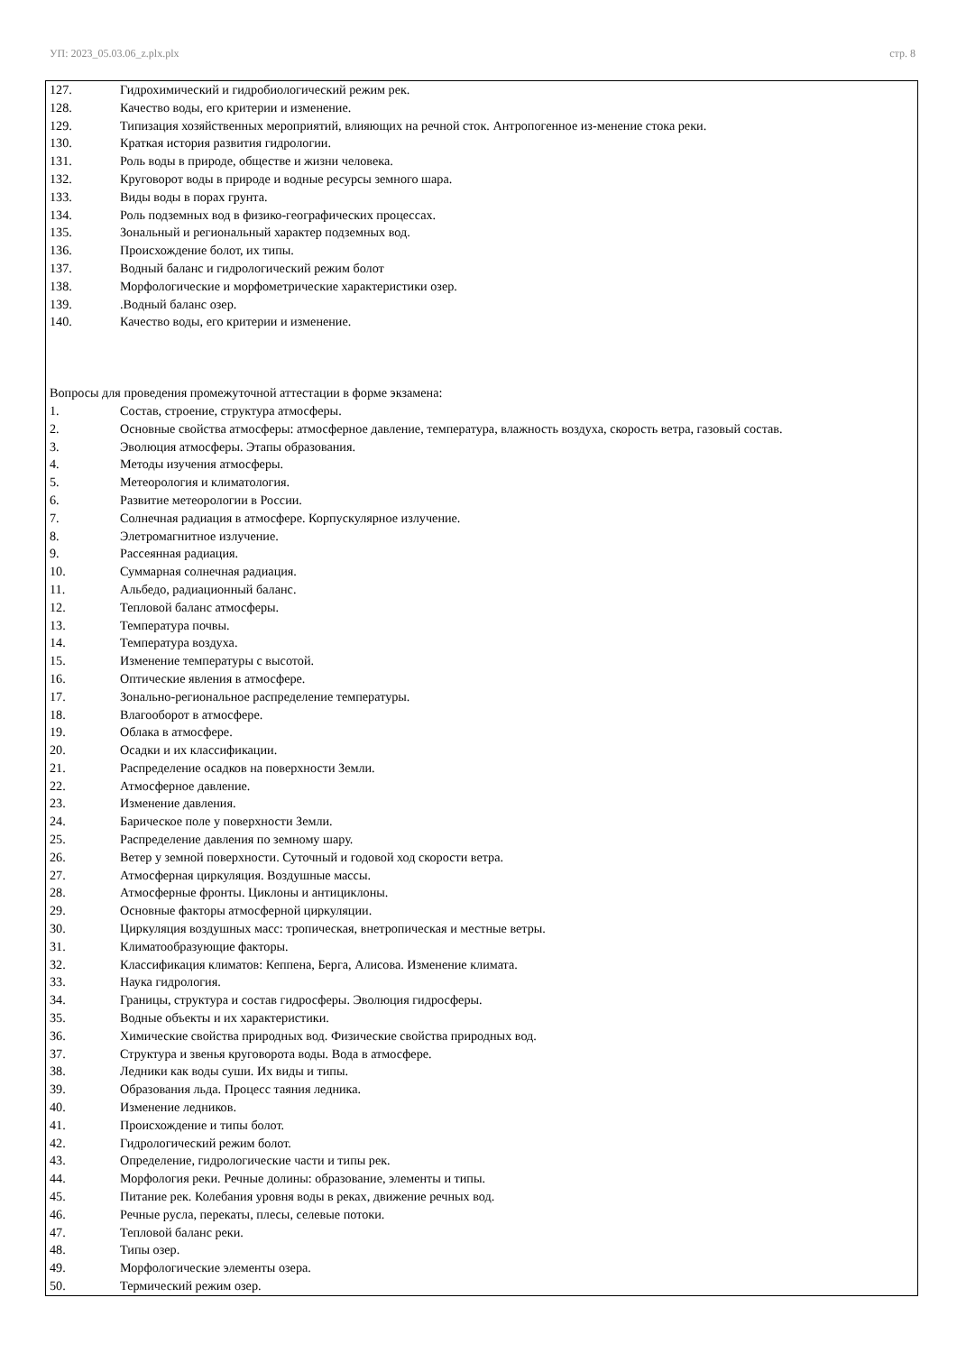УП: 2023_05.03.06_z.plx.plx стр. 8
127. Гидрохимический и гидробиологический режим рек.
128. Качество воды, его критерии и изменение.
129. Типизация хозяйственных мероприятий, влияющих на речной сток. Антропогенное из-менение стока реки.
130. Краткая история развития гидрологии.
131. Роль воды в природе, обществе и жизни человека.
132. Круговорот воды в природе и водные ресурсы земного шара.
133. Виды воды в порах грунта.
134. Роль подземных вод в физико-географических процессах.
135. Зональный и региональный характер подземных вод.
136. Происхождение болот, их типы.
137. Водный баланс и гидрологический режим болот
138. Морфологические и морфометрические характеристики озер.
139..Водный баланс озер.
140. Качество воды, его критерии и изменение.
Вопросы для проведения промежуточной аттестации в форме экзамена:
1. Состав, строение, структура атмосферы.
2. Основные свойства атмосферы: атмосферное давление, температура, влажность воздуха, скорость ветра, газовый состав.
3. Эволюция атмосферы. Этапы образования.
4. Методы изучения атмосферы.
5. Метеорология и климатология.
6. Развитие метеорологии в России.
7. Солнечная радиация в атмосфере. Корпускулярное излучение.
8. Элетромагнитное излучение.
9. Рассеянная радиация.
10. Суммарная солнечная радиация.
11. Альбедо, радиационный баланс.
12. Тепловой баланс атмосферы.
13. Температура почвы.
14. Температура воздуха.
15. Изменение температуры с высотой.
16. Оптические явления в атмосфере.
17. Зонально-региональное распределение температуры.
18. Влагооборот в атмосфере.
19. Облака в атмосфере.
20. Осадки и их классификации.
21. Распределение осадков на поверхности Земли.
22. Атмосферное давление.
23. Изменение давления.
24. Барическое поле у поверхности Земли.
25. Распределение давления по земному шару.
26. Ветер у земной поверхности. Суточный и годовой ход скорости ветра.
27. Атмосферная циркуляция. Воздушные массы.
28. Атмосферные фронты. Циклоны и антициклоны.
29. Основные факторы атмосферной циркуляции.
30. Циркуляция воздушных масс: тропическая, внетропическая и местные ветры.
31. Климатообразующие факторы.
32. Классификация климатов: Кеппена, Берга, Алисова. Изменение климата.
33. Наука гидрология.
34. Границы, структура и состав гидросферы. Эволюция гидросферы.
35. Водные объекты и их характеристики.
36. Химические свойства природных вод. Физические свойства природных вод.
37. Структура и звенья круговорота воды. Вода в атмосфере.
38. Ледники как воды суши. Их виды и типы.
39. Образования льда. Процесс таяния ледника.
40. Изменение ледников.
41. Происхождение и типы болот.
42. Гидрологический режим болот.
43. Определение, гидрологические части и типы рек.
44. Морфология реки. Речные долины: образование, элементы и типы.
45. Питание рек. Колебания уровня воды в реках, движение речных вод.
46. Речные русла, перекаты, плесы, селевые потоки.
47. Тепловой баланс реки.
48. Типы озер.
49. Морфологические элементы озера.
50. Термический режим озер.